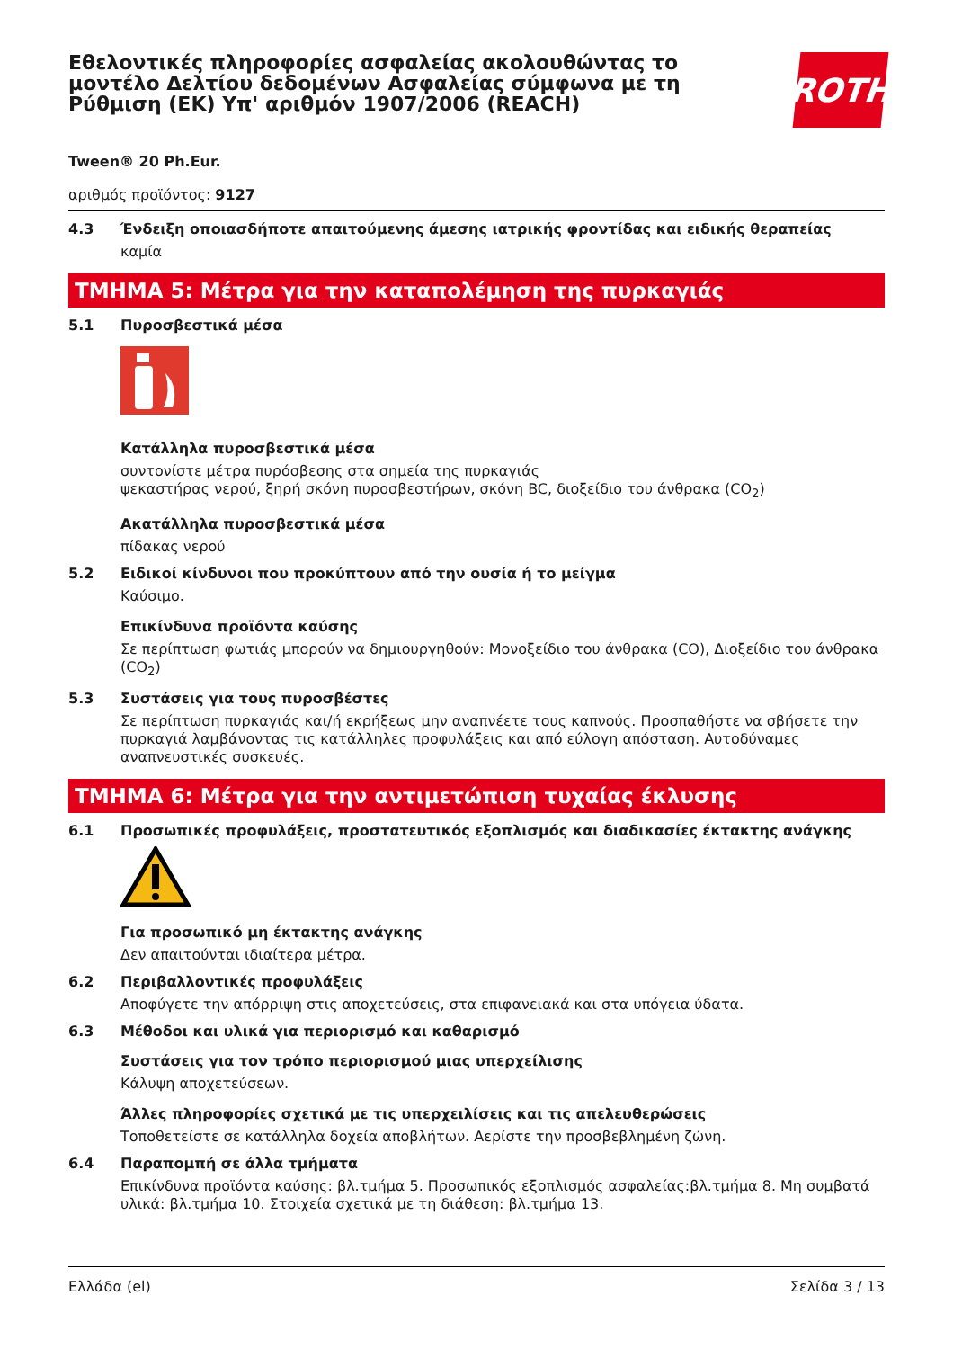Εθελοντικές πληροφορίες ασφαλείας ακολουθώντας το μοντέλο Δελτίου δεδομένων Ασφαλείας σύμφωνα με τη Ρύθμιση (ΕΚ) Υπ' αριθμόν 1907/2006 (REACH)
ROTH
Tween® 20 Ph.Eur.
αριθμός προϊόντος: 9127
4.3 Ένδειξη οποιασδήποτε απαιτούμενης άμεσης ιατρικής φροντίδας και ειδικής θεραπείας
καμία
ΤΜΗΜΑ 5: Μέτρα για την καταπολέμηση της πυρκαγιάς
5.1 Πυροσβεστικά μέσα
Κατάλληλα πυροσβεστικά μέσα
συντονίστε μέτρα πυρόσβεσης στα σημεία της πυρκαγιάς
ψεκαστήρας νερού, ξηρή σκόνη πυροσβεστήρων, σκόνη BC, διοξείδιο του άνθρακα (CO<sub>2</sub>)
Ακατάλληλα πυροσβεστικά μέσα
πίδακας νερού
5.2 Ειδικοί κίνδυνοι που προκύπτουν από την ουσία ή το μείγμα
Καύσιμο.
Επικίνδυνα προϊόντα καύσης
Σε περίπτωση φωτιάς μπορούν να δημιουργηθούν: Μονοξείδιο του άνθρακα (CO), Διοξείδιο του άνθρακα (CO<sub>2</sub>)
5.3 Συστάσεις για τους πυροσβέστες
Σε περίπτωση πυρκαγιάς και/ή εκρήξεως μην αναπνέετε τους καπνούς. Προσπαθήστε να σβήσετε την πυρκαγιά λαμβάνοντας τις κατάλληλες προφυλάξεις και από εύλογη απόσταση. Αυτοδύναμες αναπνευστικές συσκευές.
ΤΜΗΜΑ 6: Μέτρα για την αντιμετώπιση τυχαίας έκλυσης
6.1 Προσωπικές προφυλάξεις, προστατευτικός εξοπλισμός και διαδικασίες έκτακτης ανάγκης
Για προσωπικό μη έκτακτης ανάγκης
Δεν απαιτούνται ιδιαίτερα μέτρα.
6.2 Περιβαλλοντικές προφυλάξεις
Αποφύγετε την απόρριψη στις αποχετεύσεις, στα επιφανειακά και στα υπόγεια ύδατα.
6.3 Μέθοδοι και υλικά για περιορισμό και καθαρισμό
Συστάσεις για τον τρόπο περιορισμού μιας υπερχείλισης
Κάλυψη αποχετεύσεων.
Άλλες πληροφορίες σχετικά με τις υπερχειλίσεις και τις απελευθερώσεις
Τοποθετείστε σε κατάλληλα δοχεία αποβλήτων. Αερίστε την προσβεβλημένη ζώνη.
6.4 Παραπομπή σε άλλα τμήματα
Επικίνδυνα προϊόντα καύσης: βλ.τμήμα 5. Προσωπικός εξοπλισμός ασφαλείας:βλ.τμήμα 8. Μη συμβατά υλικά: βλ.τμήμα 10. Στοιχεία σχετικά με τη διάθεση: βλ.τμήμα 13.
Ελλάδα (el) Σελίδα 3 / 13